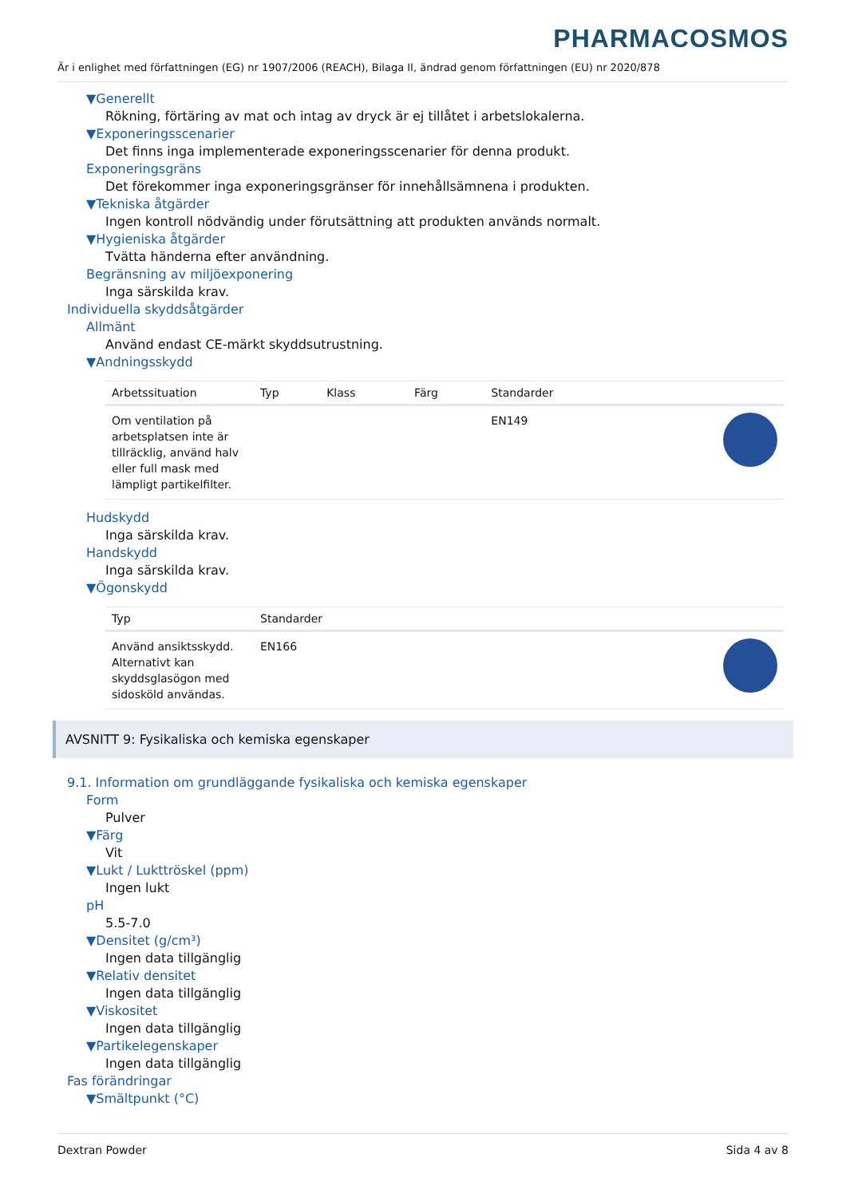PHARMACOSMOS
Är i enlighet med författningen (EG) nr 1907/2006 (REACH), Bilaga II, ändrad genom författningen (EU) nr 2020/878
▼Generellt
Rökning, förtäring av mat och intag av dryck är ej tillåtet i arbetslokalerna.
▼Exponeringsscenarier
Det finns inga implementerade exponeringsscenarier för denna produkt.
Exponeringsgräns
Det förekommer inga exponeringsgränser för innehållsämnena i produkten.
▼Tekniska åtgärder
Ingen kontroll nödvändig under förutsättning att produkten används normalt.
▼Hygieniska åtgärder
Tvätta händerna efter användning.
Begränsning av miljöexponering
Inga särskilda krav.
Individuella skyddsåtgärder
Allmänt
Använd endast CE-märkt skyddsutrustning.
▼Andningsskydd
| Arbetssituation | Typ | Klass | Färg | Standarder | |
| --- | --- | --- | --- | --- | --- |
| Om ventilation på arbetsplatsen inte är tillräcklig, använd halv eller full mask med lämpligt partikelfilter. | | | | EN149 | |
Hudskydd
Inga särskilda krav.
Handskydd
Inga särskilda krav.
▼Ögonskydd
| Typ | Standarder | |
| --- | --- | --- |
| Använd ansiktsskydd. Alternativt kan skyddsglasögon med sidosköld användas. | EN166 | |
AVSNITT 9: Fysikaliska och kemiska egenskaper
9.1. Information om grundläggande fysikaliska och kemiska egenskaper
Form
Pulver
▼Färg
Vit
▼Lukt / Lukttröskel (ppm)
Ingen lukt
pH
5.5-7.0
▼Densitet (g/cm³)
Ingen data tillgänglig
▼Relativ densitet
Ingen data tillgänglig
▼Viskositet
Ingen data tillgänglig
▼Partikelegenskaper
Ingen data tillgänglig
Fas förändringar
▼Smältpunkt (°C)
Dextran Powder Sida 4 av 8